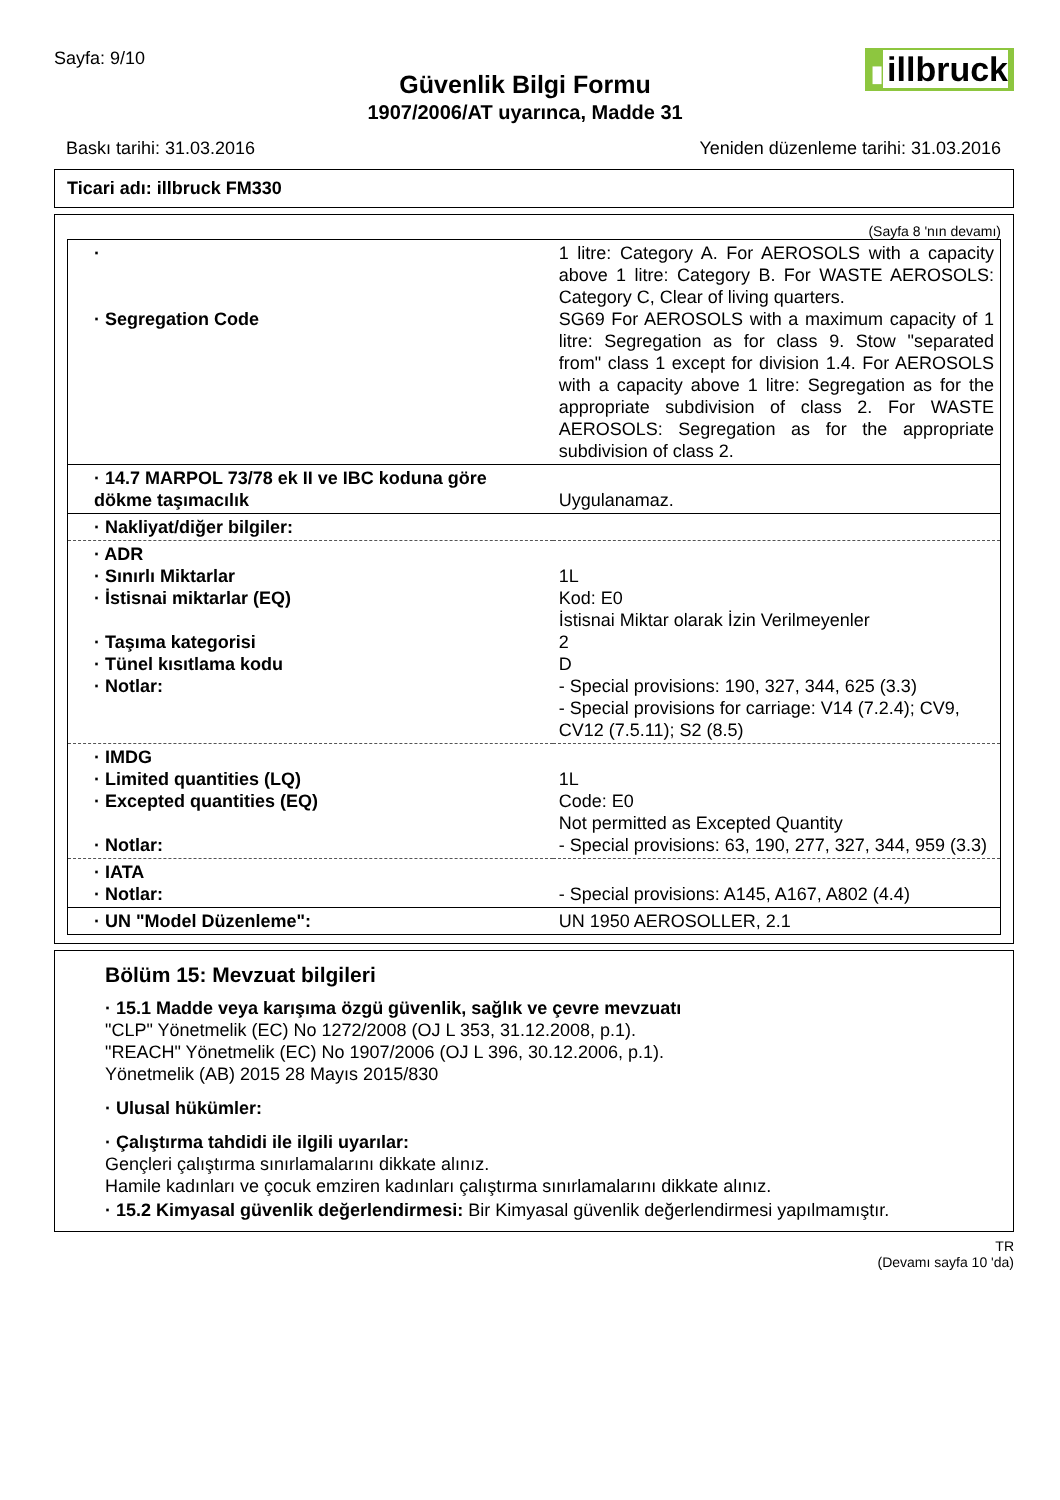Sayfa: 9/10
Güvenlik Bilgi Formu
1907/2006/AT uyarınca, Madde 31
▮ illbruck
Baskı tarihi: 31.03.2016 Yeniden düzenleme tarihi: 31.03.2016
Ticari adı: illbruck FM330
(Sayfa 8 'nın devamı)
| · · Segregation Code | 1 litre: Category A. For AEROSOLS with a capacity above 1 litre: Category B. For WASTE AEROSOLS: Category C, Clear of living quarters. SG69 For AEROSOLS with a maximum capacity of 1 litre: Segregation as for class 9. Stow "separated from" class 1 except for division 1.4. For AEROSOLS with a capacity above 1 litre: Segregation as for the appropriate subdivision of class 2. For WASTE AEROSOLS: Segregation as for the appropriate subdivision of class 2. |
| · 14.7 MARPOL 73/78 ek II ve IBC koduna göre dökme taşımacılık | Uygulanamaz. |
| · Nakliyat/diğer bilgiler: | |
| · ADR · Sınırlı Miktarlar · İstisnai miktarlar (EQ) · Taşıma kategorisi · Tünel kısıtlama kodu · Notlar: | 1L Kod: E0 İstisnai Miktar olarak İzin Verilmeyenler 2 D - Special provisions: 190, 327, 344, 625 (3.3) - Special provisions for carriage: V14 (7.2.4); CV9, CV12 (7.5.11); S2 (8.5) |
| · IMDG · Limited quantities (LQ) · Excepted quantities (EQ) · Notlar: | 1L Code: E0 Not permitted as Excepted Quantity - Special provisions: 63, 190, 277, 327, 344, 959 (3.3) |
| · IATA · Notlar: | - Special provisions: A145, A167, A802 (4.4) |
| · UN "Model Düzenleme": | UN 1950 AEROSOLLER, 2.1 |
Bölüm 15: Mevzuat bilgileri
· 15.1 Madde veya karışıma özgü güvenlik, sağlık ve çevre mevzuatı
"CLP" Yönetmelik (EC) No 1272/2008 (OJ L 353, 31.12.2008, p.1).
"REACH" Yönetmelik (EC) No 1907/2006 (OJ L 396, 30.12.2006, p.1).
Yönetmelik (AB) 2015 28 Mayıs 2015/830
· Ulusal hükümler:
· Çalıştırma tahdidi ile ilgili uyarılar:
Gençleri çalıştırma sınırlamalarını dikkate alınız.
Hamile kadınları ve çocuk emziren kadınları çalıştırma sınırlamalarını dikkate alınız.
· 15.2 Kimyasal güvenlik değerlendirmesi: Bir Kimyasal güvenlik değerlendirmesi yapılmamıştır.
TR
(Devamı sayfa 10 'da)